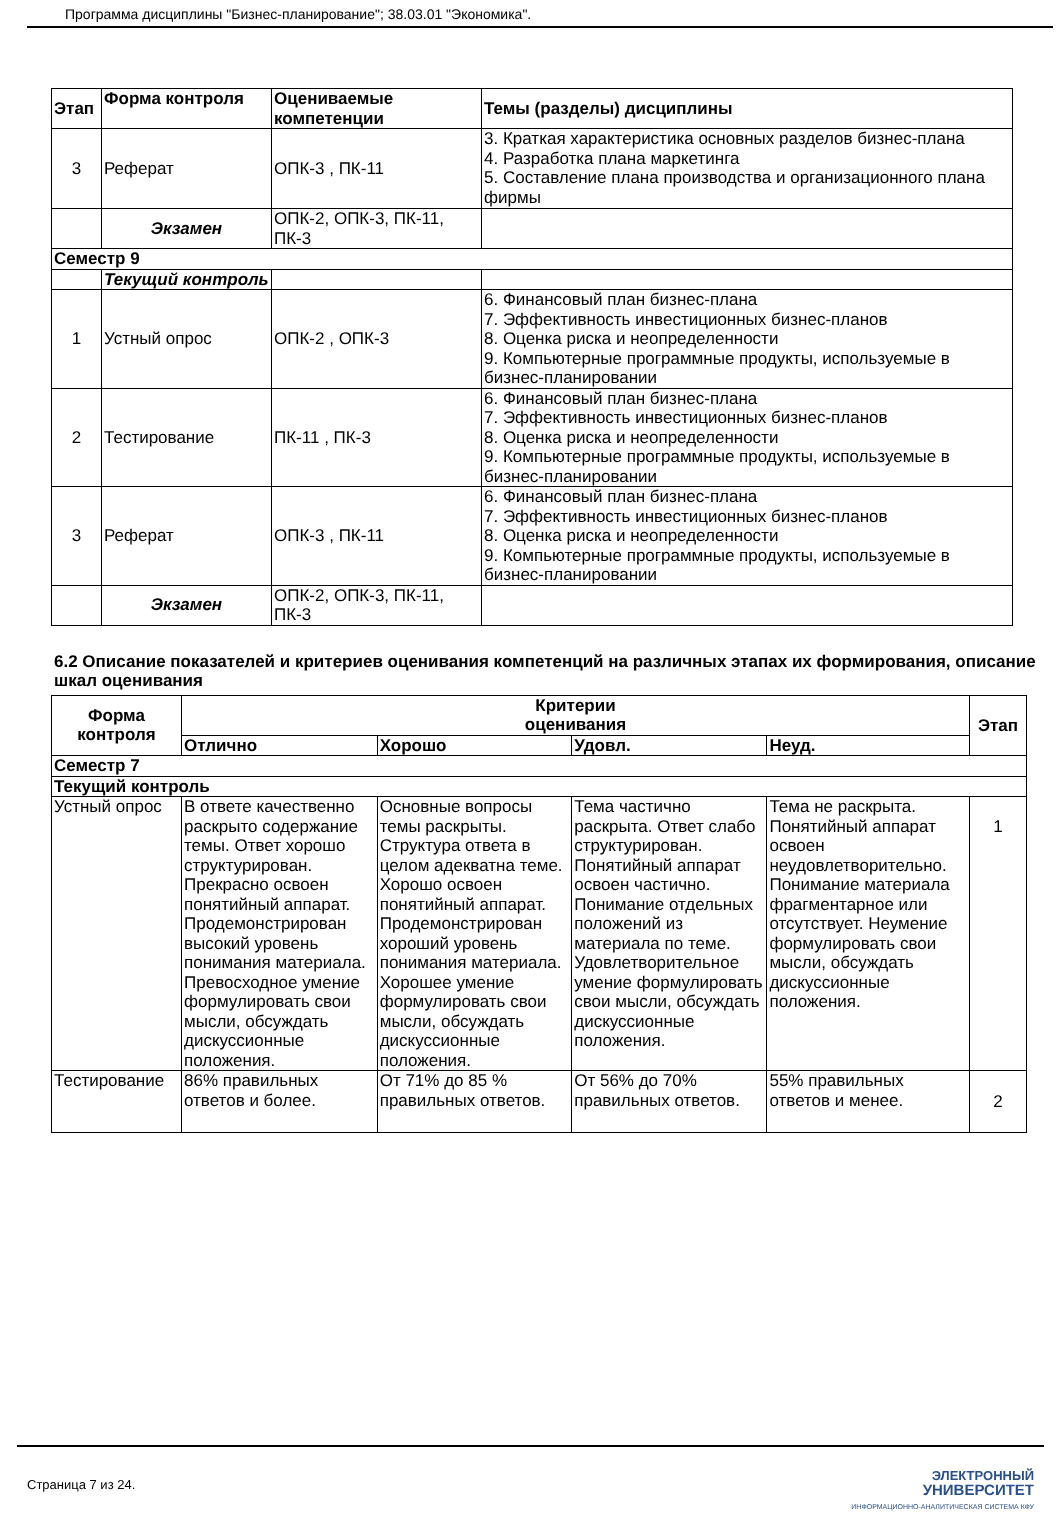Программа дисциплины "Бизнес-планирование"; 38.03.01 "Экономика".
| Этап | Форма контроля | Оцениваемые компетенции | Темы (разделы) дисциплины |
| --- | --- | --- | --- |
| 3 | Реферат | ОПК-3 , ПК-11 | 3. Краткая характеристика основных разделов бизнес-плана 4. Разработка плана маркетинга 5. Составление плана производства и организационного плана фирмы |
| | Экзамен | ОПК-2, ОПК-3, ПК-11, ПК-3 | |
| Семестр 9 | | | |
| | Текущий контроль | | |
| 1 | Устный опрос | ОПК-2 , ОПК-3 | 6. Финансовый план бизнес-плана 7. Эффективность инвестиционных бизнес-планов 8. Оценка риска и неопределенности 9. Компьютерные программные продукты, используемые в бизнес-планировании |
| 2 | Тестирование | ПК-11 , ПК-3 | 6. Финансовый план бизнес-плана 7. Эффективность инвестиционных бизнес-планов 8. Оценка риска и неопределенности 9. Компьютерные программные продукты, используемые в бизнес-планировании |
| 3 | Реферат | ОПК-3 , ПК-11 | 6. Финансовый план бизнес-плана 7. Эффективность инвестиционных бизнес-планов 8. Оценка риска и неопределенности 9. Компьютерные программные продукты, используемые в бизнес-планировании |
| | Экзамен | ОПК-2, ОПК-3, ПК-11, ПК-3 | |
6.2 Описание показателей и критериев оценивания компетенций на различных этапах их формирования, описание шкал оценивания
| Форма контроля | Критерии оценивания | | | | Этап |
| --- | --- | --- | --- | --- | --- |
| | Отлично | Хорошо | Удовл. | Неуд. | |
| Семестр 7 | | | | | |
| Текущий контроль | | | | | |
| Устный опрос | В ответе качественно раскрыто содержание темы. Ответ хорошо структурирован. Прекрасно освоен понятийный аппарат. Продемонстрирован высокий уровень понимания материала. Превосходное умение формулировать свои мысли, обсуждать дискуссионные положения. | Основные вопросы темы раскрыты. Структура ответа в целом адекватна теме. Хорошо освоен понятийный аппарат. Продемонстрирован хороший уровень понимания материала. Хорошее умение формулировать свои мысли, обсуждать дискуссионные положения. | Тема частично раскрыта. Ответ слабо структурирован. Понятийный аппарат освоен частично. Понимание отдельных положений из материала по теме. Удовлетворительное умение формулировать свои мысли, обсуждать дискуссионные положения. | Тема не раскрыта. Понятийный аппарат освоен неудовлетворительно. Понимание материала фрагментарное или отсутствует. Неумение формулировать свои мысли, обсуждать дискуссионные положения. | 1 |
| Тестирование | 86% правильных ответов и более. | От 71% до 85 % правильных ответов. | От 56% до 70% правильных ответов. | 55% правильных ответов и менее. | 2 |
Страница 7 из 24.
ЭЛЕКТРОННЫЙ
УНИВЕРСИТЕТ
ИНФОРМАЦИОННО-АНАЛИТИЧЕСКАЯ СИСТЕМА КФУ